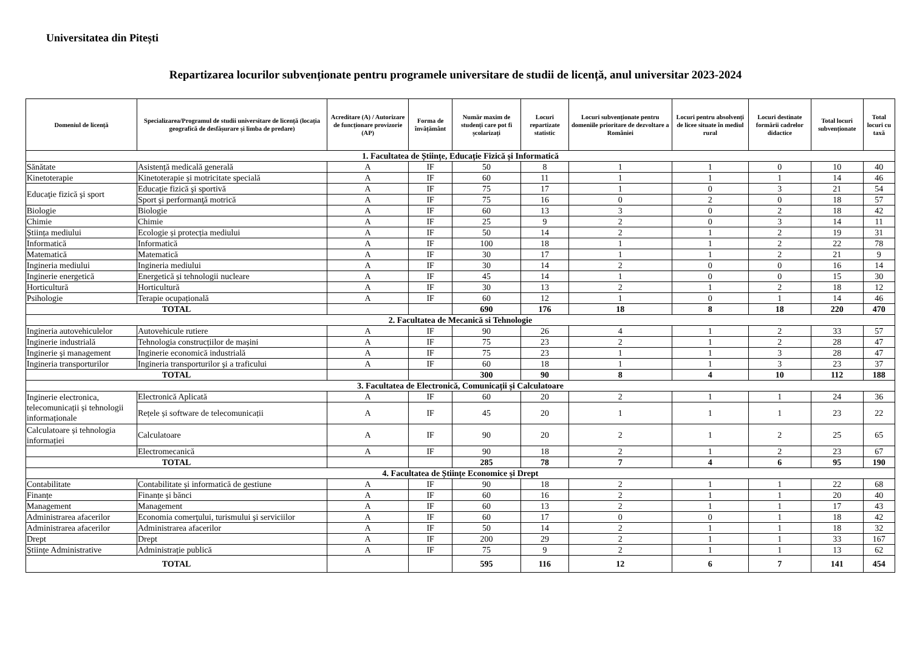Universitatea din Pitești
Repartizarea locurilor subvenționate pentru programele universitare de studii de licență, anul universitar 2023-2024
| Domeniul de licență | Specializarea/Programul de studii universitare de licență (locația geografică de desfășurare și limba de predare) | Acreditare (A) / Autorizare de funcționare provizorie (AP) | Forma de învățământ | Număr maxim de studenți care pot fi școlarizați | Locuri repartizate statistic | Locuri subvenționate pentru domeniile prioritare de dezvoltare a României | Locuri pentru absolvenți de licee situate în mediul rural | Locuri destinate formării cadrelor didactice | Total locuri subvenționate | Total locuri cu taxă |
| --- | --- | --- | --- | --- | --- | --- | --- | --- | --- | --- |
| 1. Facultatea de Științe, Educație Fizică și Informatică | | | | | | | | | | |
| Sănătate | Asistență medicală generală | A | IF | 50 | 8 | 1 | 1 | 0 | 10 | 40 |
| Kinetoterapie | Kinetoterapie și motricitate specială | A | IF | 60 | 11 | 1 | 1 | 1 | 14 | 46 |
| Educaţie fizică şi sport | Educaţie fizică şi sportivă | A | IF | 75 | 17 | 1 | 0 | 3 | 21 | 54 |
| | Sport şi performanţă motrică | A | IF | 75 | 16 | 0 | 2 | 0 | 18 | 57 |
| Biologie | Biologie | A | IF | 60 | 13 | 3 | 0 | 2 | 18 | 42 |
| Chimie | Chimie | A | IF | 25 | 9 | 2 | 0 | 3 | 14 | 11 |
| Știința mediului | Ecologie și protecția mediului | A | IF | 50 | 14 | 2 | 1 | 2 | 19 | 31 |
| Informatică | Informatică | A | IF | 100 | 18 | 1 | 1 | 2 | 22 | 78 |
| Matematică | Matematică | A | IF | 30 | 17 | 1 | 1 | 2 | 21 | 9 |
| Ingineria mediului | Ingineria mediului | A | IF | 30 | 14 | 2 | 0 | 0 | 16 | 14 |
| Inginerie energetică | Energetică și tehnologii nucleare | A | IF | 45 | 14 | 1 | 0 | 0 | 15 | 30 |
| Horticultură | Horticultură | A | IF | 30 | 13 | 2 | 1 | 2 | 18 | 12 |
| Psihologie | Terapie ocupațională | A | IF | 60 | 12 | 1 | 0 | 1 | 14 | 46 |
| TOTAL | | | | 690 | 176 | 18 | 8 | 18 | 220 | 470 |
| 2. Facultatea de Mecanică si Tehnologie | | | | | | | | | | |
| Ingineria autovehiculelor | Autovehicule rutiere | A | IF | 90 | 26 | 4 | 1 | 2 | 33 | 57 |
| Inginerie industrială | Tehnologia construcțiilor de mașini | A | IF | 75 | 23 | 2 | 1 | 2 | 28 | 47 |
| Inginerie şi management | Inginerie economică industrială | A | IF | 75 | 23 | 1 | 1 | 3 | 28 | 47 |
| Ingineria transporturilor | Ingineria transporturilor şi a traficului | A | IF | 60 | 18 | 1 | 1 | 3 | 23 | 37 |
| TOTAL | | | | 300 | 90 | 8 | 4 | 10 | 112 | 188 |
| 3. Facultatea de Electronică, Comunicații și Calculatoare | | | | | | | | | | |
| Inginerie electronica, telecomunicații și tehnologii informaționale | Electronică Aplicată | A | IF | 60 | 20 | 2 | 1 | 1 | 24 | 36 |
| | Rețele și software de telecomunicații | A | IF | 45 | 20 | 1 | 1 | 1 | 23 | 22 |
| Calculatoare și tehnologia informației | Calculatoare | A | IF | 90 | 20 | 2 | 1 | 2 | 25 | 65 |
| | Electromecanică | A | IF | 90 | 18 | 2 | 1 | 2 | 23 | 67 |
| TOTAL | | | | 285 | 78 | 7 | 4 | 6 | 95 | 190 |
| 4. Facultatea de Științe Economice și Drept | | | | | | | | | | |
| Contabilitate | Contabilitate și informatică de gestiune | A | IF | 90 | 18 | 2 | 1 | 1 | 22 | 68 |
| Finanțe | Finanțe și bănci | A | IF | 60 | 16 | 2 | 1 | 1 | 20 | 40 |
| Management | Management | A | IF | 60 | 13 | 2 | 1 | 1 | 17 | 43 |
| Administrarea afacerilor | Economia comerţului, turismului şi serviciilor | A | IF | 60 | 17 | 0 | 0 | 1 | 18 | 42 |
| Administrarea afacerilor | Administrarea afacerilor | A | IF | 50 | 14 | 2 | 1 | 1 | 18 | 32 |
| Drept | Drept | A | IF | 200 | 29 | 2 | 1 | 1 | 33 | 167 |
| Științe Administrative | Administrație publică | A | IF | 75 | 9 | 2 | 1 | 1 | 13 | 62 |
| TOTAL | | | | 595 | 116 | 12 | 6 | 7 | 141 | 454 |